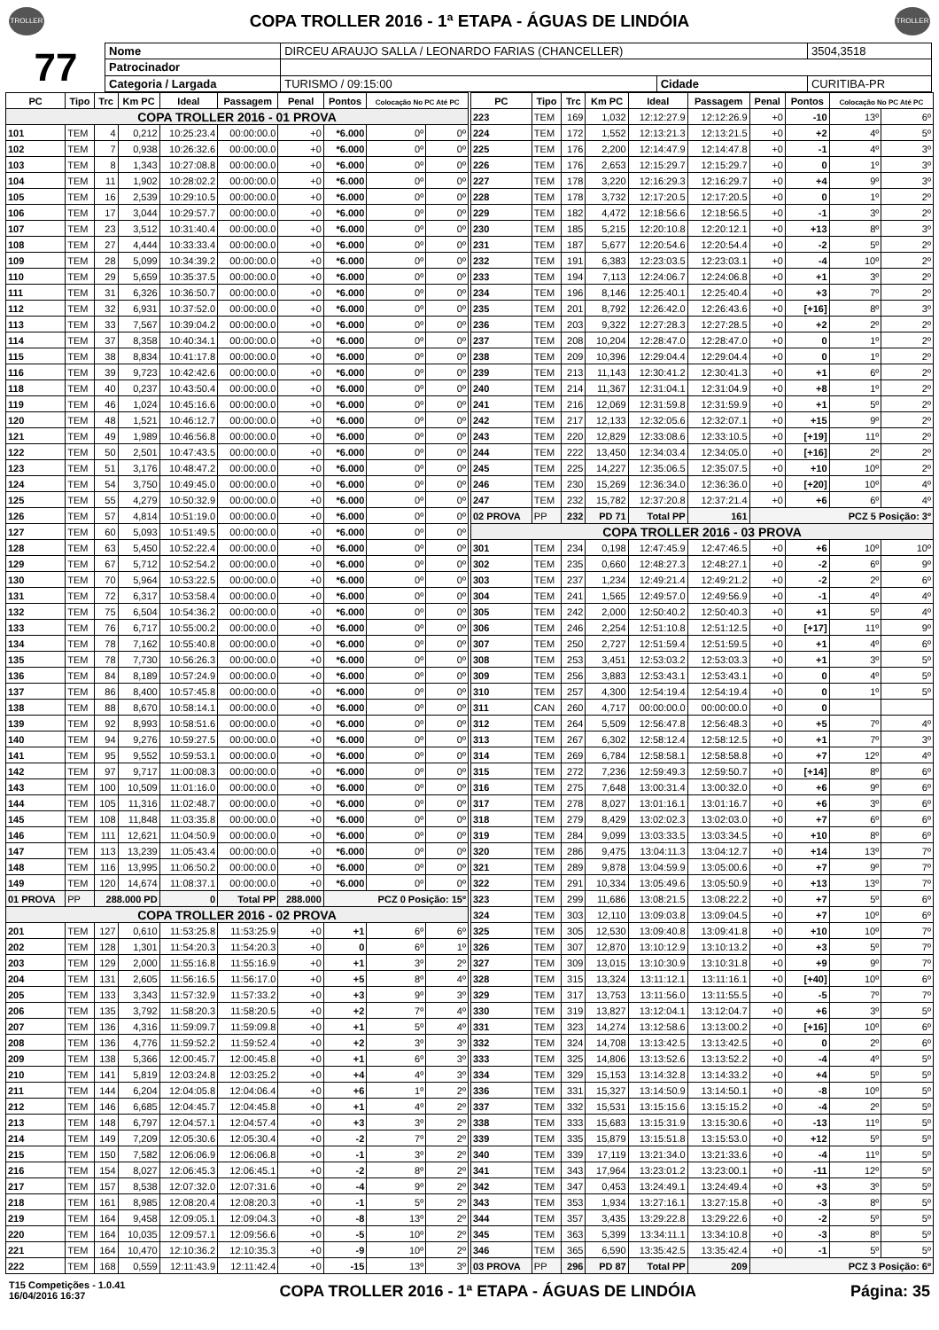TROLLER
COPA TROLLER 2016 - 1ª ETAPA - ÁGUAS DE LINDÓIA
TROLLER
77
| Nome | DIRCEU ARAUJO SALLA / LEONARDO FARIAS (CHANCELLER) | | | 3504,3518 |
| Patrocinador | | | | |
| Categoria / Largada | TURISMO / 09:15:00 | Cidade | CURITIBA-PR | |
| PC | Tipo | Trc | Km PC | Ideal | Passagem | Penal | Pontos | Colocação No PC Até PC | |
| --- | --- | --- | --- | --- | --- | --- | --- | --- | --- |
| COPA TROLLER 2016 - 01 PROVA | | | | | | | | | |
| 101 | TEM | 4 | 0,212 | 10:25:23.4 | 00:00:00.0 | +0 | *6.000 | 0º | 0º |
| 102 | TEM | 7 | 0,938 | 10:26:32.6 | 00:00:00.0 | +0 | *6.000 | 0º | 0º |
| 103 | TEM | 8 | 1,343 | 10:27:08.8 | 00:00:00.0 | +0 | *6.000 | 0º | 0º |
| 104 | TEM | 11 | 1,902 | 10:28:02.2 | 00:00:00.0 | +0 | *6.000 | 0º | 0º |
| 105 | TEM | 16 | 2,539 | 10:29:10.5 | 00:00:00.0 | +0 | *6.000 | 0º | 0º |
| 106 | TEM | 17 | 3,044 | 10:29:57.7 | 00:00:00.0 | +0 | *6.000 | 0º | 0º |
| 107 | TEM | 23 | 3,512 | 10:31:40.4 | 00:00:00.0 | +0 | *6.000 | 0º | 0º |
| 108 | TEM | 27 | 4,444 | 10:33:33.4 | 00:00:00.0 | +0 | *6.000 | 0º | 0º |
| 109 | TEM | 28 | 5,099 | 10:34:39.2 | 00:00:00.0 | +0 | *6.000 | 0º | 0º |
| 110 | TEM | 29 | 5,659 | 10:35:37.5 | 00:00:00.0 | +0 | *6.000 | 0º | 0º |
| 111 | TEM | 31 | 6,326 | 10:36:50.7 | 00:00:00.0 | +0 | *6.000 | 0º | 0º |
| 112 | TEM | 32 | 6,931 | 10:37:52.0 | 00:00:00.0 | +0 | *6.000 | 0º | 0º |
| 113 | TEM | 33 | 7,567 | 10:39:04.2 | 00:00:00.0 | +0 | *6.000 | 0º | 0º |
| 114 | TEM | 37 | 8,358 | 10:40:34.1 | 00:00:00.0 | +0 | *6.000 | 0º | 0º |
| 115 | TEM | 38 | 8,834 | 10:41:17.8 | 00:00:00.0 | +0 | *6.000 | 0º | 0º |
| 116 | TEM | 39 | 9,723 | 10:42:42.6 | 00:00:00.0 | +0 | *6.000 | 0º | 0º |
| 118 | TEM | 40 | 0,237 | 10:43:50.4 | 00:00:00.0 | +0 | *6.000 | 0º | 0º |
| 119 | TEM | 46 | 1,024 | 10:45:16.6 | 00:00:00.0 | +0 | *6.000 | 0º | 0º |
| 120 | TEM | 48 | 1,521 | 10:46:12.7 | 00:00:00.0 | +0 | *6.000 | 0º | 0º |
| 121 | TEM | 49 | 1,989 | 10:46:56.8 | 00:00:00.0 | +0 | *6.000 | 0º | 0º |
| 122 | TEM | 50 | 2,501 | 10:47:43.5 | 00:00:00.0 | +0 | *6.000 | 0º | 0º |
| 123 | TEM | 51 | 3,176 | 10:48:47.2 | 00:00:00.0 | +0 | *6.000 | 0º | 0º |
| 124 | TEM | 54 | 3,750 | 10:49:45.0 | 00:00:00.0 | +0 | *6.000 | 0º | 0º |
| 125 | TEM | 55 | 4,279 | 10:50:32.9 | 00:00:00.0 | +0 | *6.000 | 0º | 0º |
| 126 | TEM | 57 | 4,814 | 10:51:19.0 | 00:00:00.0 | +0 | *6.000 | 0º | 0º |
| 127 | TEM | 60 | 5,093 | 10:51:49.5 | 00:00:00.0 | +0 | *6.000 | 0º | 0º |
| 128 | TEM | 63 | 5,450 | 10:52:22.4 | 00:00:00.0 | +0 | *6.000 | 0º | 0º |
| 129 | TEM | 67 | 5,712 | 10:52:54.2 | 00:00:00.0 | +0 | *6.000 | 0º | 0º |
| 130 | TEM | 70 | 5,964 | 10:53:22.5 | 00:00:00.0 | +0 | *6.000 | 0º | 0º |
| 131 | TEM | 72 | 6,317 | 10:53:58.4 | 00:00:00.0 | +0 | *6.000 | 0º | 0º |
| 132 | TEM | 75 | 6,504 | 10:54:36.2 | 00:00:00.0 | +0 | *6.000 | 0º | 0º |
| 133 | TEM | 76 | 6,717 | 10:55:00.2 | 00:00:00.0 | +0 | *6.000 | 0º | 0º |
| 134 | TEM | 78 | 7,162 | 10:55:40.8 | 00:00:00.0 | +0 | *6.000 | 0º | 0º |
| 135 | TEM | 78 | 7,730 | 10:56:26.3 | 00:00:00.0 | +0 | *6.000 | 0º | 0º |
| 136 | TEM | 84 | 8,189 | 10:57:24.9 | 00:00:00.0 | +0 | *6.000 | 0º | 0º |
| 137 | TEM | 86 | 8,400 | 10:57:45.8 | 00:00:00.0 | +0 | *6.000 | 0º | 0º |
| 138 | TEM | 88 | 8,670 | 10:58:14.1 | 00:00:00.0 | +0 | *6.000 | 0º | 0º |
| 139 | TEM | 92 | 8,993 | 10:58:51.6 | 00:00:00.0 | +0 | *6.000 | 0º | 0º |
| 140 | TEM | 94 | 9,276 | 10:59:27.5 | 00:00:00.0 | +0 | *6.000 | 0º | 0º |
| 141 | TEM | 95 | 9,552 | 10:59:53.1 | 00:00:00.0 | +0 | *6.000 | 0º | 0º |
| 142 | TEM | 97 | 9,717 | 11:00:08.3 | 00:00:00.0 | +0 | *6.000 | 0º | 0º |
| 143 | TEM | 100 | 10,509 | 11:01:16.0 | 00:00:00.0 | +0 | *6.000 | 0º | 0º |
| 144 | TEM | 105 | 11,316 | 11:02:48.7 | 00:00:00.0 | +0 | *6.000 | 0º | 0º |
| 145 | TEM | 108 | 11,848 | 11:03:35.8 | 00:00:00.0 | +0 | *6.000 | 0º | 0º |
| 146 | TEM | 111 | 12,621 | 11:04:50.9 | 00:00:00.0 | +0 | *6.000 | 0º | 0º |
| 147 | TEM | 113 | 13,239 | 11:05:43.4 | 00:00:00.0 | +0 | *6.000 | 0º | 0º |
| 148 | TEM | 116 | 13,995 | 11:06:50.2 | 00:00:00.0 | +0 | *6.000 | 0º | 0º |
| 149 | TEM | 120 | 14,674 | 11:08:37.1 | 00:00:00.0 | +0 | *6.000 | 0º | 0º |
| 01 PROVA | PP | 288.000 PD | | 0 | Total PP | 288.000 | PCZ 0 Posição: 15º | | |
| COPA TROLLER 2016 - 02 PROVA | | | | | | | | | |
| 201 | TEM | 127 | 0,610 | 11:53:25.8 | 11:53:25.9 | +0 | +1 | 6º | 6º |
| 202 | TEM | 128 | 1,301 | 11:54:20.3 | 11:54:20.3 | +0 | 0 | 6º | 1º |
| 203 | TEM | 129 | 2,000 | 11:55:16.8 | 11:55:16.9 | +0 | +1 | 3º | 2º |
| 204 | TEM | 131 | 2,605 | 11:56:16.5 | 11:56:17.0 | +0 | +5 | 8º | 4º |
| 205 | TEM | 133 | 3,343 | 11:57:32.9 | 11:57:33.2 | +0 | +3 | 9º | 3º |
| 206 | TEM | 135 | 3,792 | 11:58:20.3 | 11:58:20.5 | +0 | +2 | 7º | 4º |
| 207 | TEM | 136 | 4,316 | 11:59:09.7 | 11:59:09.8 | +0 | +1 | 5º | 4º |
| 208 | TEM | 136 | 4,776 | 11:59:52.2 | 11:59:52.4 | +0 | +2 | 3º | 3º |
| 209 | TEM | 138 | 5,366 | 12:00:45.7 | 12:00:45.8 | +0 | +1 | 6º | 3º |
| 210 | TEM | 141 | 5,819 | 12:03:24.8 | 12:03:25.2 | +0 | +4 | 4º | 3º |
| 211 | TEM | 144 | 6,204 | 12:04:05.8 | 12:04:06.4 | +0 | +6 | 1º | 2º |
| 212 | TEM | 146 | 6,685 | 12:04:45.7 | 12:04:45.8 | +0 | +1 | 4º | 2º |
| 213 | TEM | 148 | 6,797 | 12:04:57.1 | 12:04:57.4 | +0 | +3 | 3º | 2º |
| 214 | TEM | 149 | 7,209 | 12:05:30.6 | 12:05:30.4 | +0 | -2 | 7º | 2º |
| 215 | TEM | 150 | 7,582 | 12:06:06.9 | 12:06:06.8 | +0 | -1 | 3º | 2º |
| 216 | TEM | 154 | 8,027 | 12:06:45.3 | 12:06:45.1 | +0 | -2 | 8º | 2º |
| 217 | TEM | 157 | 8,538 | 12:07:32.0 | 12:07:31.6 | +0 | -4 | 9º | 2º |
| 218 | TEM | 161 | 8,985 | 12:08:20.4 | 12:08:20.3 | +0 | -1 | 5º | 2º |
| 219 | TEM | 164 | 9,458 | 12:09:05.1 | 12:09:04.3 | +0 | -8 | 13º | 2º |
| 220 | TEM | 164 | 10,035 | 12:09:57.1 | 12:09:56.6 | +0 | -5 | 10º | 2º |
| 221 | TEM | 164 | 10,470 | 12:10:36.2 | 12:10:35.3 | +0 | -9 | 10º | 2º |
| 222 | TEM | 168 | 0,559 | 12:11:43.9 | 12:11:42.4 | +0 | -15 | 13º | 3º |
| PC | Tipo | Trc | Km PC | Ideal | Passagem | Penal | Pontos | Colocação No PC Até PC | |
| --- | --- | --- | --- | --- | --- | --- | --- | --- | --- |
| 223 | TEM | 169 | 1,032 | 12:12:27.9 | 12:12:26.9 | +0 | -10 | 13º | 6º |
| 224 | TEM | 172 | 1,552 | 12:13:21.3 | 12:13:21.5 | +0 | +2 | 4º | 5º |
| 225 | TEM | 176 | 2,200 | 12:14:47.9 | 12:14:47.8 | +0 | -1 | 4º | 3º |
| 226 | TEM | 176 | 2,653 | 12:15:29.7 | 12:15:29.7 | +0 | 0 | 1º | 3º |
| 227 | TEM | 178 | 3,220 | 12:16:29.3 | 12:16:29.7 | +0 | +4 | 9º | 3º |
| 228 | TEM | 178 | 3,732 | 12:17:20.5 | 12:17:20.5 | +0 | 0 | 1º | 2º |
| 229 | TEM | 182 | 4,472 | 12:18:56.6 | 12:18:56.5 | +0 | -1 | 3º | 2º |
| 230 | TEM | 185 | 5,215 | 12:20:10.8 | 12:20:12.1 | +0 | +13 | 8º | 3º |
| 231 | TEM | 187 | 5,677 | 12:20:54.6 | 12:20:54.4 | +0 | -2 | 5º | 2º |
| 232 | TEM | 191 | 6,383 | 12:23:03.5 | 12:23:03.1 | +0 | -4 | 10º | 2º |
| 233 | TEM | 194 | 7,113 | 12:24:06.7 | 12:24:06.8 | +0 | +1 | 3º | 2º |
| 234 | TEM | 196 | 8,146 | 12:25:40.1 | 12:25:40.4 | +0 | +3 | 7º | 2º |
| 235 | TEM | 201 | 8,792 | 12:26:42.0 | 12:26:43.6 | +0 | [+16] | 8º | 3º |
| 236 | TEM | 203 | 9,322 | 12:27:28.3 | 12:27:28.5 | +0 | +2 | 2º | 2º |
| 237 | TEM | 208 | 10,204 | 12:28:47.0 | 12:28:47.0 | +0 | 0 | 1º | 2º |
| 238 | TEM | 209 | 10,396 | 12:29:04.4 | 12:29:04.4 | +0 | 0 | 1º | 2º |
| 239 | TEM | 213 | 11,143 | 12:30:41.2 | 12:30:41.3 | +0 | +1 | 6º | 2º |
| 240 | TEM | 214 | 11,367 | 12:31:04.1 | 12:31:04.9 | +0 | +8 | 1º | 2º |
| 241 | TEM | 216 | 12,069 | 12:31:59.8 | 12:31:59.9 | +0 | +1 | 5º | 2º |
| 242 | TEM | 217 | 12,133 | 12:32:05.6 | 12:32:07.1 | +0 | +15 | 9º | 2º |
| 243 | TEM | 220 | 12,829 | 12:33:08.6 | 12:33:10.5 | +0 | [+19] | 11º | 2º |
| 244 | TEM | 222 | 13,450 | 12:34:03.4 | 12:34:05.0 | +0 | [+16] | 2º | 2º |
| 245 | TEM | 225 | 14,227 | 12:35:06.5 | 12:35:07.5 | +0 | +10 | 10º | 2º |
| 246 | TEM | 230 | 15,269 | 12:36:34.0 | 12:36:36.0 | +0 | [+20] | 10º | 4º |
| 247 | TEM | 232 | 15,782 | 12:37:20.8 | 12:37:21.4 | +0 | +6 | 6º | 4º |
| 02 PROVA | PP | 232 | PD 71 | Total PP | 161 | PCZ 5 Posição: 3º | | | |
| COPA TROLLER 2016 - 03 PROVA | | | | | | | | | |
| 301 | TEM | 234 | 0,198 | 12:47:45.9 | 12:47:46.5 | +0 | +6 | 10º | 10º |
| 302 | TEM | 235 | 0,660 | 12:48:27.3 | 12:48:27.1 | +0 | -2 | 6º | 9º |
| 303 | TEM | 237 | 1,234 | 12:49:21.4 | 12:49:21.2 | +0 | -2 | 2º | 6º |
| 304 | TEM | 241 | 1,565 | 12:49:57.0 | 12:49:56.9 | +0 | -1 | 4º | 4º |
| 305 | TEM | 242 | 2,000 | 12:50:40.2 | 12:50:40.3 | +0 | +1 | 5º | 4º |
| 306 | TEM | 246 | 2,254 | 12:51:10.8 | 12:51:12.5 | +0 | [+17] | 11º | 9º |
| 307 | TEM | 250 | 2,727 | 12:51:59.4 | 12:51:59.5 | +0 | +1 | 4º | 6º |
| 308 | TEM | 253 | 3,451 | 12:53:03.2 | 12:53:03.3 | +0 | +1 | 3º | 5º |
| 309 | TEM | 256 | 3,883 | 12:53:43.1 | 12:53:43.1 | +0 | 0 | 4º | 5º |
| 310 | TEM | 257 | 4,300 | 12:54:19.4 | 12:54:19.4 | +0 | 0 | 1º | 5º |
| 311 | CAN | 260 | 4,717 | 00:00:00.0 | 00:00:00.0 | +0 | 0 | | |
| 312 | TEM | 264 | 5,509 | 12:56:47.8 | 12:56:48.3 | +0 | +5 | 7º | 4º |
| 313 | TEM | 267 | 6,302 | 12:58:12.4 | 12:58:12.5 | +0 | +1 | 7º | 3º |
| 314 | TEM | 269 | 6,784 | 12:58:58.1 | 12:58:58.8 | +0 | +7 | 12º | 4º |
| 315 | TEM | 272 | 7,236 | 12:59:49.3 | 12:59:50.7 | +0 | [+14] | 8º | 6º |
| 316 | TEM | 275 | 7,648 | 13:00:31.4 | 13:00:32.0 | +0 | +6 | 9º | 6º |
| 317 | TEM | 278 | 8,027 | 13:01:16.1 | 13:01:16.7 | +0 | +6 | 3º | 6º |
| 318 | TEM | 279 | 8,429 | 13:02:02.3 | 13:02:03.0 | +0 | +7 | 6º | 6º |
| 319 | TEM | 284 | 9,099 | 13:03:33.5 | 13:03:34.5 | +0 | +10 | 8º | 6º |
| 320 | TEM | 286 | 9,475 | 13:04:11.3 | 13:04:12.7 | +0 | +14 | 13º | 7º |
| 321 | TEM | 289 | 9,878 | 13:04:59.9 | 13:05:00.6 | +0 | +7 | 9º | 7º |
| 322 | TEM | 291 | 10,334 | 13:05:49.6 | 13:05:50.9 | +0 | +13 | 13º | 7º |
| 323 | TEM | 299 | 11,686 | 13:08:21.5 | 13:08:22.2 | +0 | +7 | 5º | 6º |
| 324 | TEM | 303 | 12,110 | 13:09:03.8 | 13:09:04.5 | +0 | +7 | 10º | 6º |
| 325 | TEM | 305 | 12,530 | 13:09:40.8 | 13:09:41.8 | +0 | +10 | 10º | 7º |
| 326 | TEM | 307 | 12,870 | 13:10:12.9 | 13:10:13.2 | +0 | +3 | 5º | 7º |
| 327 | TEM | 309 | 13,015 | 13:10:30.9 | 13:10:31.8 | +0 | +9 | 9º | 7º |
| 328 | TEM | 315 | 13,324 | 13:11:12.1 | 13:11:16.1 | +0 | [+40] | 10º | 6º |
| 329 | TEM | 317 | 13,753 | 13:11:56.0 | 13:11:55.5 | +0 | -5 | 7º | 7º |
| 330 | TEM | 319 | 13,827 | 13:12:04.1 | 13:12:04.7 | +0 | +6 | 3º | 5º |
| 331 | TEM | 323 | 14,274 | 13:12:58.6 | 13:13:00.2 | +0 | [+16] | 10º | 6º |
| 332 | TEM | 324 | 14,708 | 13:13:42.5 | 13:13:42.5 | +0 | 0 | 2º | 6º |
| 333 | TEM | 325 | 14,806 | 13:13:52.6 | 13:13:52.2 | +0 | -4 | 4º | 5º |
| 334 | TEM | 329 | 15,153 | 13:14:32.8 | 13:14:33.2 | +0 | +4 | 5º | 5º |
| 336 | TEM | 331 | 15,327 | 13:14:50.9 | 13:14:50.1 | +0 | -8 | 10º | 5º |
| 337 | TEM | 332 | 15,531 | 13:15:15.6 | 13:15:15.2 | +0 | -4 | 2º | 5º |
| 338 | TEM | 333 | 15,683 | 13:15:31.9 | 13:15:30.6 | +0 | -13 | 11º | 5º |
| 339 | TEM | 335 | 15,879 | 13:15:51.8 | 13:15:53.0 | +0 | +12 | 5º | 5º |
| 340 | TEM | 339 | 17,119 | 13:21:34.0 | 13:21:33.6 | +0 | -4 | 11º | 5º |
| 341 | TEM | 343 | 17,964 | 13:23:01.2 | 13:23:00.1 | +0 | -11 | 12º | 5º |
| 342 | TEM | 347 | 0,453 | 13:24:49.1 | 13:24:49.4 | +0 | +3 | 3º | 5º |
| 343 | TEM | 353 | 1,934 | 13:27:16.1 | 13:27:15.8 | +0 | -3 | 8º | 5º |
| 344 | TEM | 357 | 3,435 | 13:29:22.8 | 13:29:22.6 | +0 | -2 | 5º | 5º |
| 345 | TEM | 363 | 5,399 | 13:34:11.1 | 13:34:10.8 | +0 | -3 | 8º | 5º |
| 346 | TEM | 365 | 6,590 | 13:35:42.5 | 13:35:42.4 | +0 | -1 | 5º | 5º |
| 03 PROVA | PP | 296 | PD 87 | Total PP | 209 | PCZ 3 Posição: 6º | | | |
T15 Competições - 1.0.41
16/04/2016 16:37
COPA TROLLER 2016 - 1ª ETAPA - ÁGUAS DE LINDÓIA
Página: 35